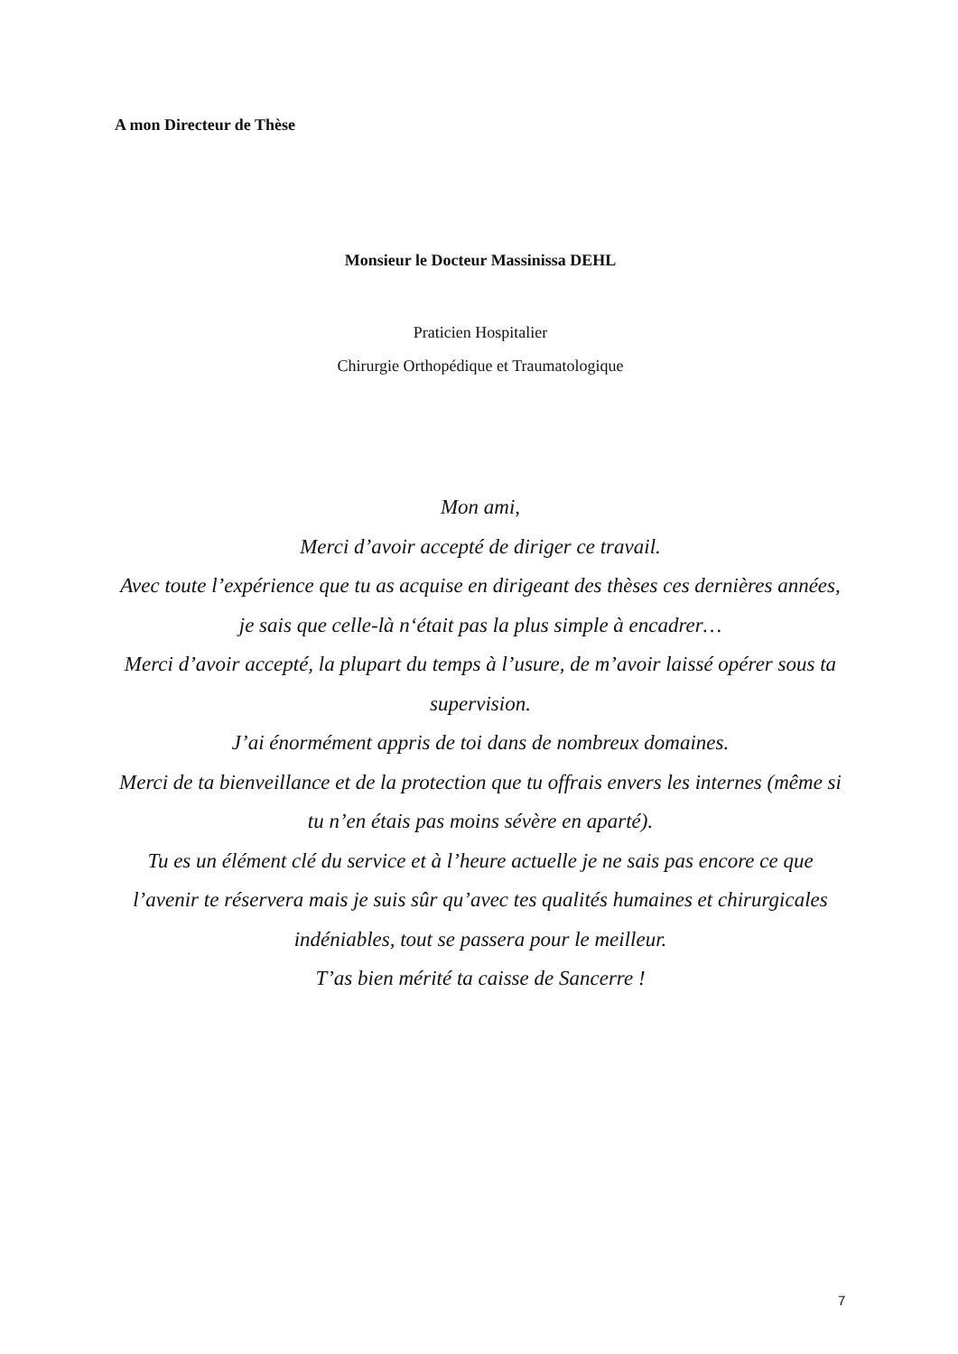A mon Directeur de Thèse
Monsieur le Docteur Massinissa DEHL
Praticien Hospitalier
Chirurgie Orthopédique et Traumatologique
Mon ami,
Merci d’avoir accepté de diriger ce travail.
Avec toute l’expérience que tu as acquise en dirigeant des thèses ces dernières années, je sais que celle-là n‘était pas la plus simple à encadrer…
Merci d’avoir accepté, la plupart du temps à l’usure, de m’avoir laissé opérer sous ta supervision.
J’ai énormément appris de toi dans de nombreux domaines.
Merci de ta bienveillance et de la protection que tu offrais envers les internes (même si tu n’en étais pas moins sévère en aparté).
Tu es un élément clé du service et à l’heure actuelle je ne sais pas encore ce que l’avenir te réservera mais je suis sûr qu’avec tes qualités humaines et chirurgicales indéniables, tout se passera pour le meilleur.
T’as bien mérité ta caisse de Sancerre !
7